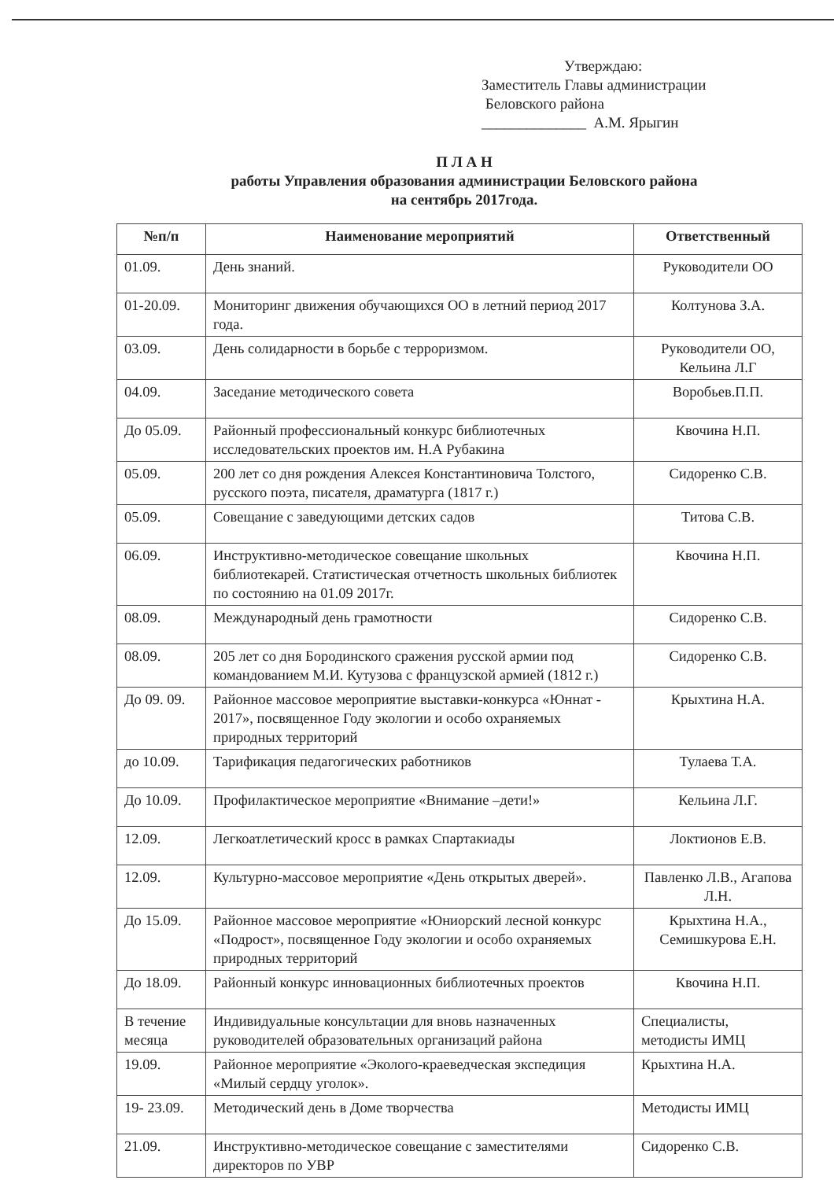Утверждаю:
Заместитель Главы администрации
Беловского района
______________ А.М. Ярыгин
П Л А Н
работы Управления образования администрации Беловского района
на сентябрь 2017года.
| №п/п | Наименование мероприятий | Ответственный |
| --- | --- | --- |
| 01.09. | День знаний. | Руководители ОО |
| 01-20.09. | Мониторинг движения обучающихся ОО в летний период 2017 года. | Колтунова З.А. |
| 03.09. | День солидарности в борьбе с терроризмом. | Руководители ОО, Кельина Л.Г |
| 04.09. | Заседание методического совета | Воробьев.П.П. |
| До 05.09. | Районный профессиональный конкурс библиотечных исследовательских проектов им. Н.А Рубакина | Квочина Н.П. |
| 05.09. | 200 лет со дня рождения Алексея Константиновича Толстого, русского поэта, писателя, драматурга (1817 г.) | Сидоренко С.В. |
| 05.09. | Совещание с заведующими детских садов | Титова С.В. |
| 06.09. | Инструктивно-методическое совещание школьных библиотекарей. Статистическая отчетность школьных библиотек по состоянию на 01.09 2017г. | Квочина Н.П. |
| 08.09. | Международный день грамотности | Сидоренко С.В. |
| 08.09. | 205 лет со дня Бородинского сражения русской армии под командованием М.И. Кутузова с французской армией (1812 г.) | Сидоренко С.В. |
| До 09. 09. | Районное массовое мероприятие выставки-конкурса «Юннат - 2017», посвященное Году экологии и особо охраняемых природных территорий | Крыхтина Н.А. |
| до 10.09. | Тарификация педагогических работников | Тулаева Т.А. |
| До 10.09. | Профилактическое мероприятие «Внимание –дети!» | Кельина Л.Г. |
| 12.09. | Легкоатлетический кросс в рамках Спартакиады | Локтионов Е.В. |
| 12.09. | Культурно-массовое мероприятие «День открытых дверей». | Павленко Л.В., Агапова Л.Н. |
| До 15.09. | Районное массовое мероприятие «Юниорский лесной конкурс «Подрост», посвященное Году экологии и особо охраняемых природных территорий | Крыхтина Н.А., Семишкурова Е.Н. |
| До 18.09. | Районный конкурс инновационных библиотечных проектов | Квочина Н.П. |
| В течение месяца | Индивидуальные консультации для вновь назначенных руководителей образовательных организаций района | Специалисты, методисты ИМЦ |
| 19.09. | Районное мероприятие «Эколого-краеведческая экспедиция «Милый сердцу уголок». | Крыхтина Н.А. |
| 19- 23.09. | Методический день в Доме творчества | Методисты ИМЦ |
| 21.09. | Инструктивно-методическое совещание с заместителями директоров по УВР | Сидоренко С.В. |